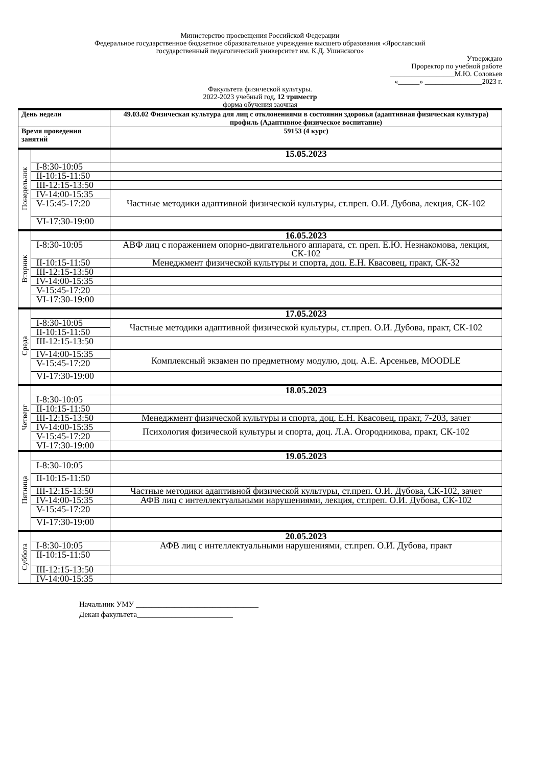Министерство просвещения Российской Федерации
Федеральное государственное бюджетное образовательное учреждение высшего образования «Ярославский
государственный педагогический университет им. К.Д. Ушинского»
Утверждаю
Проректор по учебной работе
__________________М.Ю. Соловьев
«______» ________________2023 г.
Факультета физической культуры.
2022-2023 учебный год, 12 триместр
форма обучения заочная
| День недели | | 49.03.02 Физическая культура для лиц с отклонениями в состоянии здоровья (адаптивная физическая культура) профиль (Адаптивное физическое воспитание) |
| Время проведения занятий | | 59153 (4 курс) |
| Понедельник | | 15.05.2023 |
| | I-8:30-10:05 | |
| | II-10:15-11:50 | |
| | III-12:15-13:50 | |
| | IV-14:00-15:35 | Частные методики адаптивной физической культуры, ст.преп. О.И. Дубова, лекция, СК-102 |
| | V-15:45-17:20 | |
| | VI-17:30-19:00 | |
| Вторник | | 16.05.2023 |
| | I-8:30-10:05 | АВФ лиц с поражением опорно-двигательного аппарата, ст. преп. Е.Ю. Незнакомова, лекция, СК-102 |
| | II-10:15-11:50 | Менеджмент физической культуры и спорта, доц. Е.Н. Квасовец, практ, СК-32 |
| | III-12:15-13:50 | |
| | IV-14:00-15:35 | |
| | V-15:45-17:20 | |
| | VI-17:30-19:00 | |
| Среда | | 17.05.2023 |
| | I-8:30-10:05 | Частные методики адаптивной физической культуры, ст.преп. О.И. Дубова, практ, СК-102 |
| | II-10:15-11:50 | |
| | III-12:15-13:50 | |
| | IV-14:00-15:35 | Комплексный экзамен по предметному модулю, доц. А.Е. Арсеньев, MOODLE |
| | V-15:45-17:20 | |
| | VI-17:30-19:00 | |
| Четверг | | 18.05.2023 |
| | I-8:30-10:05 | |
| | II-10:15-11:50 | |
| | III-12:15-13:50 | Менеджмент физической культуры и спорта, доц. Е.Н. Квасовец, практ, 7-203, зачет |
| | IV-14:00-15:35 | Психология физической культуры и спорта, доц. Л.А. Огородникова, практ, СК-102 |
| | V-15:45-17:20 | |
| | VI-17:30-19:00 | |
| Пятница | | 19.05.2023 |
| | I-8:30-10:05 | |
| | II-10:15-11:50 | |
| | III-12:15-13:50 | Частные методики адаптивной физической культуры, ст.преп. О.И. Дубова, СК-102, зачет |
| | IV-14:00-15:35 | АФВ лиц с интеллектуальными нарушениями, лекция, ст.преп. О.И. Дубова, СК-102 |
| | V-15:45-17:20 | |
| | VI-17:30-19:00 | |
| Суббота | | 20.05.2023 |
| | I-8:30-10:05 | АФВ лиц с интеллектуальными нарушениями, ст.преп. О.И. Дубова, практ |
| | II-10:15-11:50 | |
| | III-12:15-13:50 | |
| | IV-14:00-15:35 | |
Начальник УМУ ________________________________
Декан факультета_________________________